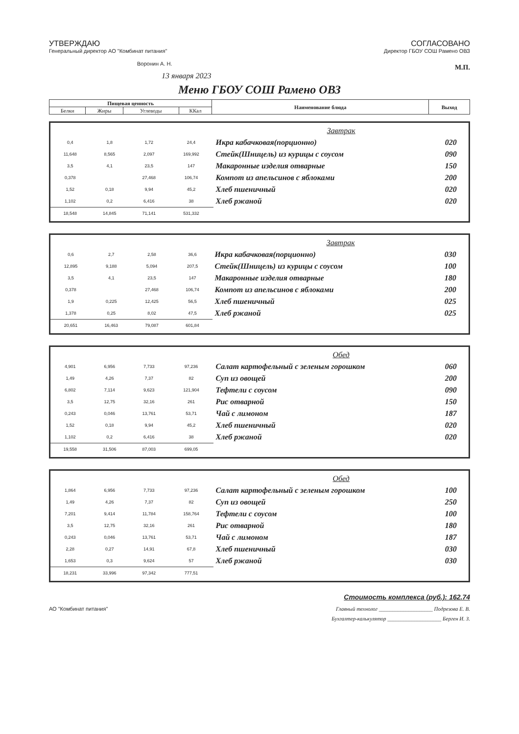УТВЕРЖДАЮ
Генеральный директор АО "Комбинат питания"
Воронин А. Н.
СОГЛАСОВАНО
Директор ГБОУ СОШ Рамено ОВЗ
М.П.
13 января 2023
Меню ГБОУ СОШ Рамено ОВЗ
| Пищевая ценность | | | | Наименование блюда | Выход |
| Белки | Жиры | Углеводы | ККал | | |
| | | | | Завтрак | |
| 0,4 | 1,8 | 1,72 | 24,4 | Икра кабачковая(порционно) | 020 |
| 11,648 | 8,565 | 2,097 | 169,992 | Стейк(Шницель) из курицы с соусом | 090 |
| 3,5 | 4,1 | 23,5 | 147 | Макаронные изделия отварные | 150 |
| 0,378 | | 27,468 | 106,74 | Компот из апельсинов с яблоками | 200 |
| 1,52 | 0,18 | 9,94 | 45,2 | Хлеб пшеничный | 020 |
| 1,102 | 0,2 | 6,416 | 38 | Хлеб ржаной | 020 |
| 18,548 | 14,845 | 71,141 | 531,332 | | |
| | | | | Завтрак | |
| 0,6 | 2,7 | 2,58 | 36,6 | Икра кабачковая(порционно) | 030 |
| 12,895 | 9,188 | 5,094 | 207,5 | Стейк(Шницель) из курицы с соусом | 100 |
| 3,5 | 4,1 | 23,5 | 147 | Макаронные изделия отварные | 180 |
| 0,378 | | 27,468 | 106,74 | Компот из апельсинов с яблоками | 200 |
| 1,9 | 0,225 | 12,425 | 56,5 | Хлеб пшеничный | 025 |
| 1,378 | 0,25 | 8,02 | 47,5 | Хлеб ржаной | 025 |
| 20,651 | 16,463 | 79,087 | 601,84 | | |
| | | | | Обед | |
| 4,901 | 6,956 | 7,733 | 97,236 | Салат картофельный с зеленым горошком | 060 |
| 1,49 | 4,26 | 7,37 | 82 | Суп из овощей | 200 |
| 6,802 | 7,114 | 9,623 | 121,904 | Тефтели с соусом | 090 |
| 3,5 | 12,75 | 32,16 | 261 | Рис отварной | 150 |
| 0,243 | 0,046 | 13,761 | 53,71 | Чай с лимоном | 187 |
| 1,52 | 0,18 | 9,94 | 45,2 | Хлеб пшеничный | 020 |
| 1,102 | 0,2 | 6,416 | 38 | Хлеб ржаной | 020 |
| 19,558 | 31,506 | 87,003 | 699,05 | | |
| | | | | Обед | |
| 1,864 | 6,956 | 7,733 | 97,236 | Салат картофельный с зеленым горошком | 100 |
| 1,49 | 4,26 | 7,37 | 82 | Суп из овощей | 250 |
| 7,201 | 9,414 | 11,784 | 158,764 | Тефтели с соусом | 100 |
| 3,5 | 12,75 | 32,16 | 261 | Рис отварной | 180 |
| 0,243 | 0,046 | 13,761 | 53,71 | Чай с лимоном | 187 |
| 2,28 | 0,27 | 14,91 | 67,8 | Хлеб пшеничный | 030 |
| 1,653 | 0,3 | 9,624 | 57 | Хлеб ржаной | 030 |
| 18,231 | 33,996 | 97,342 | 777,51 | | |
Стоимость комплекса (руб.): 162.74
АО "Комбинат питания" Главный технолог ____________________ Подрезова Е. В.
Бухгалтер-калькулятор ____________________ Берген И. З.